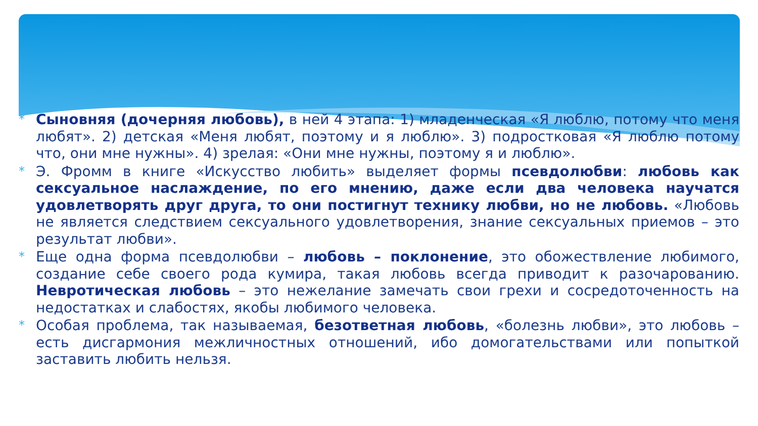* Сыновняя (дочерняя любовь), в ней 4 этапа: 1) младенческая «Я люблю, потому что меня любят». 2) детская «Меня любят, поэтому и я люблю». 3) подростковая «Я люблю потому что, они мне нужны». 4) зрелая: «Они мне нужны, поэтому я и люблю».
* Э. Фромм в книге «Искусство любить» выделяет формы псевдолюбви: любовь как сексуальное наслаждение, по его мнению, даже если два человека научатся удовлетворять друг друга, то они постигнут технику любви, но не любовь. «Любовь не является следствием сексуального удовлетворения, знание сексуальных приемов – это результат любви».
* Еще одна форма псевдолюбви – любовь – поклонение, это обожествление любимого, создание себе своего рода кумира, такая любовь всегда приводит к разочарованию. Невротическая любовь – это нежелание замечать свои грехи и сосредоточенность на недостатках и слабостях, якобы любимого человека.
* Особая проблема, так называемая, безответная любовь, «болезнь любви», это любовь – есть дисгармония межличностных отношений, ибо домогательствами или попыткой заставить любить нельзя.